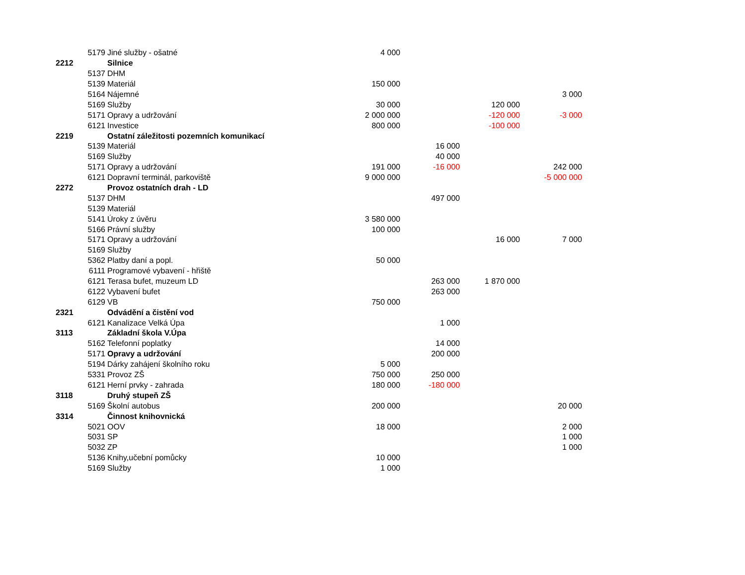| | 5179 | Jiné služby - ošatné | 4 000 | | | |
| 2212 | | Silnice | | | | |
| | 5137 | DHM | | | | |
| | 5139 | Materiál | 150 000 | | | |
| | 5164 | Nájemné | | | | 3 000 |
| | 5169 | Služby | 30 000 | | 120 000 | |
| | 5171 | Opravy a udržování | 2 000 000 | | -120 000 | -3 000 |
| | 6121 | Investice | 800 000 | | -100 000 | |
| 2219 | | Ostatní záležitosti pozemních komunikací | | | | |
| | 5139 | Materiál | | 16 000 | | |
| | 5169 | Služby | | 40 000 | | |
| | 5171 | Opravy a udržování | 191 000 | -16 000 | | 242 000 |
| | 6121 | Dopravní terminál, parkoviště | 9 000 000 | | | -5 000 000 |
| 2272 | | Provoz ostatních drah - LD | | | | |
| | 5137 | DHM | | 497 000 | | |
| | 5139 | Materiál | | | | |
| | 5141 | Úroky z úvěru | 3 580 000 | | | |
| | 5166 | Právní služby | 100 000 | | | |
| | 5171 | Opravy a udržování | | | 16 000 | 7 000 |
| | 5169 | Služby | | | | |
| | 5362 | Platby daní a popl. | 50 000 | | | |
| | 6111 | Programové vybavení - hřiště | | | | |
| | 6121 | Terasa bufet, muzeum LD | | 263 000 | 1 870 000 | |
| | 6122 | Vybavení bufet | | 263 000 | | |
| | 6129 | VB | 750 000 | | | |
| 2321 | | Odvádění a čistění vod | | | | |
| | 6121 | Kanalizace Velká Úpa | | 1 000 | | |
| 3113 | | Základní škola V.Úpa | | | | |
| | 5162 | Telefonní poplatky | | 14 000 | | |
| | 5171 | Opravy a udržování | | 200 000 | | |
| | 5194 | Dárky zahájení školního roku | 5 000 | | | |
| | 5331 | Provoz ZŠ | 750 000 | 250 000 | | |
| | 6121 | Herní prvky - zahrada | 180 000 | -180 000 | | |
| 3118 | | Druhý stupeň ZŠ | | | | |
| | 5169 | Školní autobus | 200 000 | | | 20 000 |
| 3314 | | Činnost knihovnická | | | | |
| | 5021 | OOV | 18 000 | | | 2 000 |
| | 5031 | SP | | | | 1 000 |
| | 5032 | ZP | | | | 1 000 |
| | 5136 | Knihy,učební pomůcky | 10 000 | | | |
| | 5169 | Služby | 1 000 | | | |